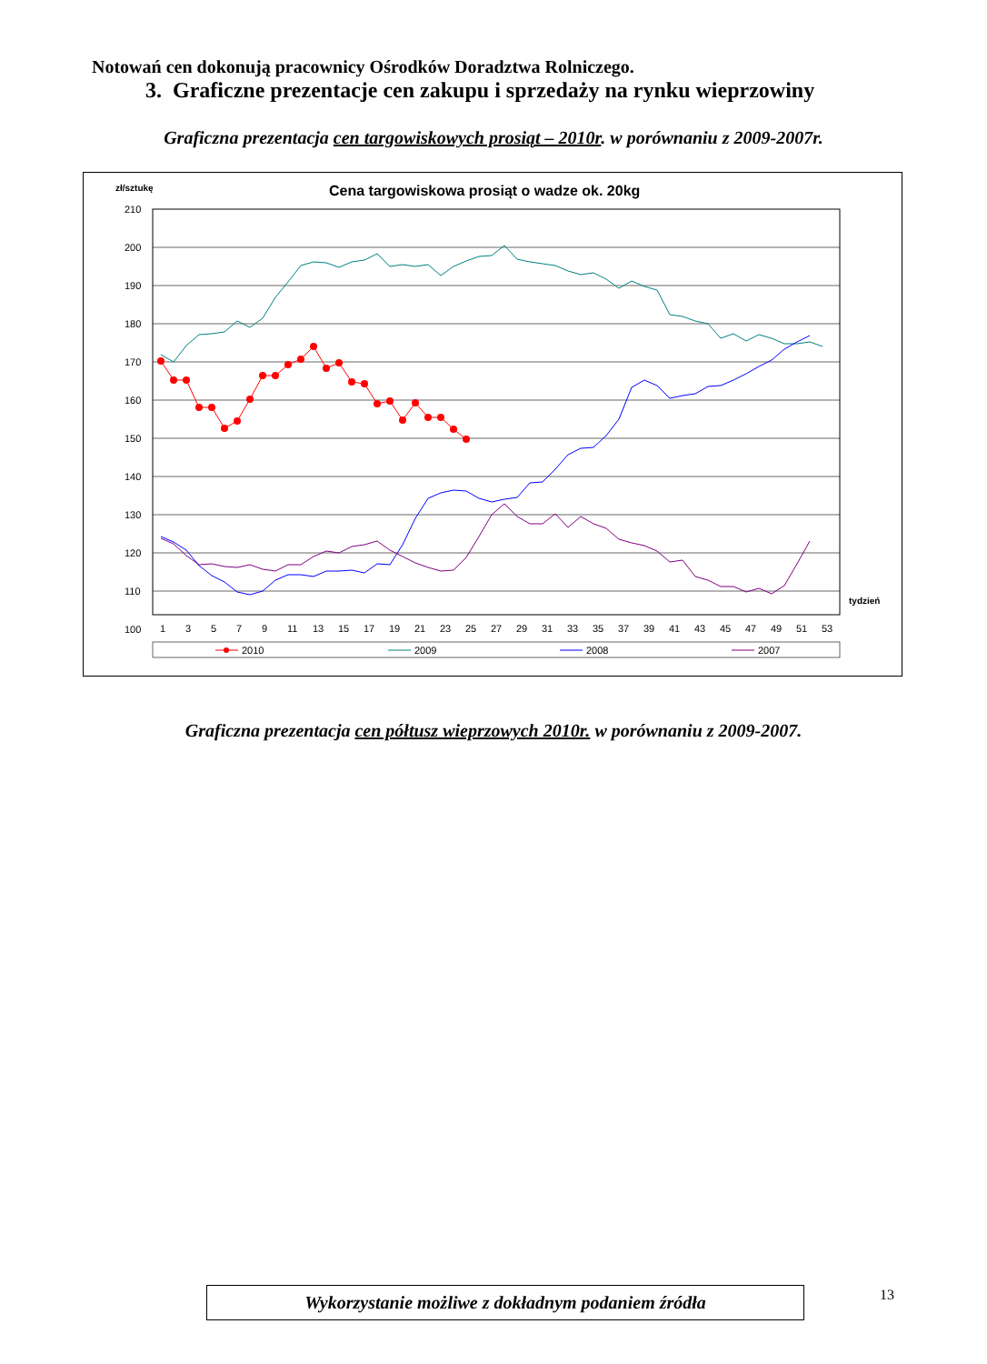Notowań cen dokonują pracownicy Ośrodków Doradztwa Rolniczego.
3. Graficzne prezentacje cen zakupu i sprzedaży na rynku wieprzowiny
Graficzna prezentacja cen targowiskowych prosiąt – 2010r. w porównaniu z 2009-2007r.
zł/sztukę
Cena targowiskowa prosiąt o wadze ok. 20kg
210
200
190
180
170
160
150
140
130
120
110
100
1
3
5
7
9
11
13
15
17
19
21
23
25
27
29
31
33
35
37
39
41
43
45
47
49
51
53
tydzień
2010
2009
2008
2007
Graficzna prezentacja cen półtusz wieprzowych 2010r. w porównaniu z 2009-2007.
Wykorzystanie możliwe z dokładnym podaniem źródła 13